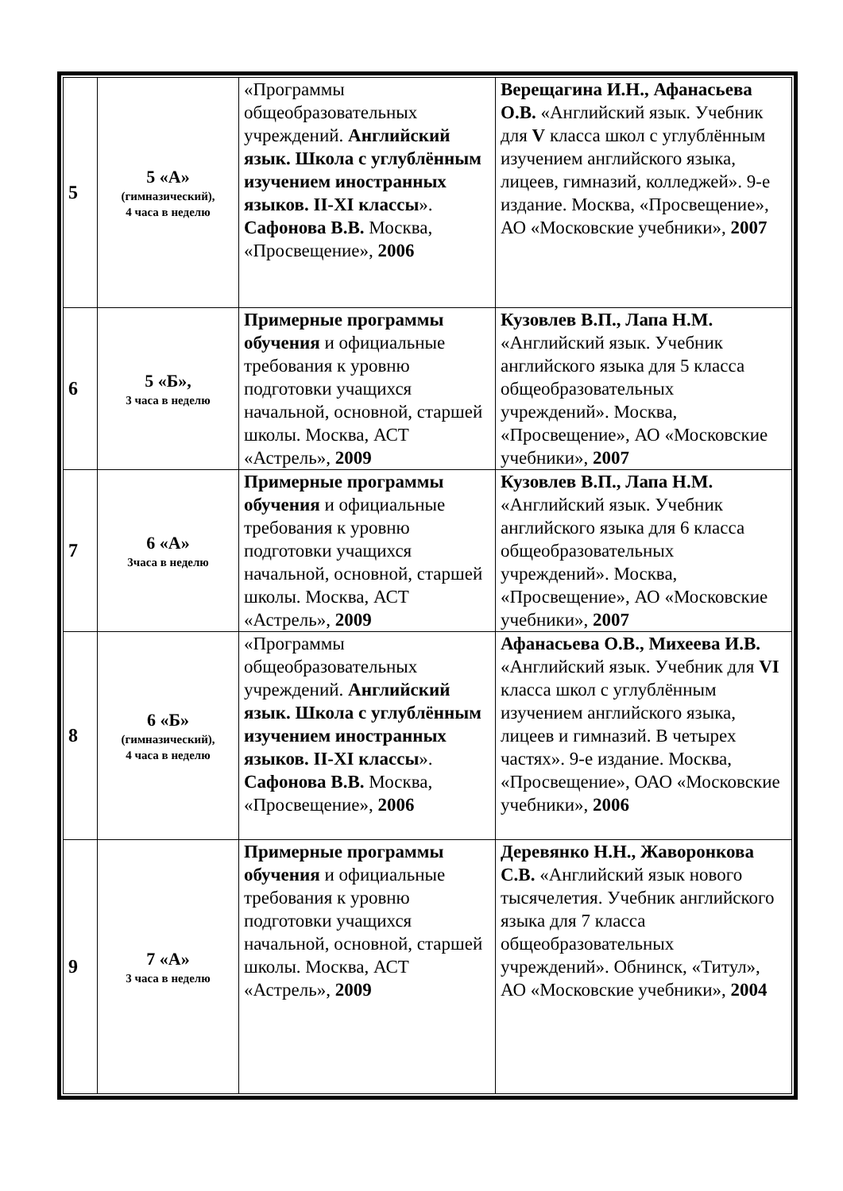| 5 | 5 «А» (гимназический), 4 часа в неделю | «Программы общеобразовательных учреждений. Английский язык. Школа с углублённым изучением иностранных языков. II-XI классы ». Сафонова В.В. Москва, «Просвещение», 2006 | Верещагина И.Н., Афанасьева О.В. «Английский язык. Учебник для V класса школ с углублённым изучением английского языка, лицеев, гимназий, колледжей». 9-е издание. Москва, «Просвещение», АО «Московские учебники», 2007 |
| 6 | 5 «Б», 3 часа в неделю | Примерные программы обучения и официальные требования к уровню подготовки учащихся начальной, основной, старшей школы. Москва, АСТ «Астрель», 2009 | Кузовлев В.П., Лапа Н.М. «Английский язык. Учебник английского языка для 5 класса общеобразовательных учреждений». Москва, «Просвещение», АО «Московские учебники», 2007 |
| 7 | 6 «А» 3часа в неделю | Примерные программы обучения и официальные требования к уровню подготовки учащихся начальной, основной, старшей школы. Москва, АСТ «Астрель», 2009 | Кузовлев В.П., Лапа Н.М. «Английский язык. Учебник английского языка для 6 класса общеобразовательных учреждений». Москва, «Просвещение», АО «Московские учебники», 2007 |
| 8 | 6 «Б» (гимназический), 4 часа в неделю | «Программы общеобразовательных учреждений. Английский язык. Школа с углублённым изучением иностранных языков. II-XI классы ». Сафонова В.В. Москва, «Просвещение», 2006 | Афанасьева О.В., Михеева И.В. «Английский язык. Учебник для VI класса школ с углублённым изучением английского языка, лицеев и гимназий. В четырех частях». 9-е издание. Москва, «Просвещение», ОАО «Московские учебники», 2006 |
| 9 | 7 «А» 3 часа в неделю | Примерные программы обучения и официальные требования к уровню подготовки учащихся начальной, основной, старшей школы. Москва, АСТ «Астрель», 2009 | Деревянко Н.Н., Жаворонкова С.В. «Английский язык нового тысячелетия. Учебник английского языка для 7 класса общеобразовательных учреждений». Обнинск, «Титул», АО «Московские учебники», 2004 |